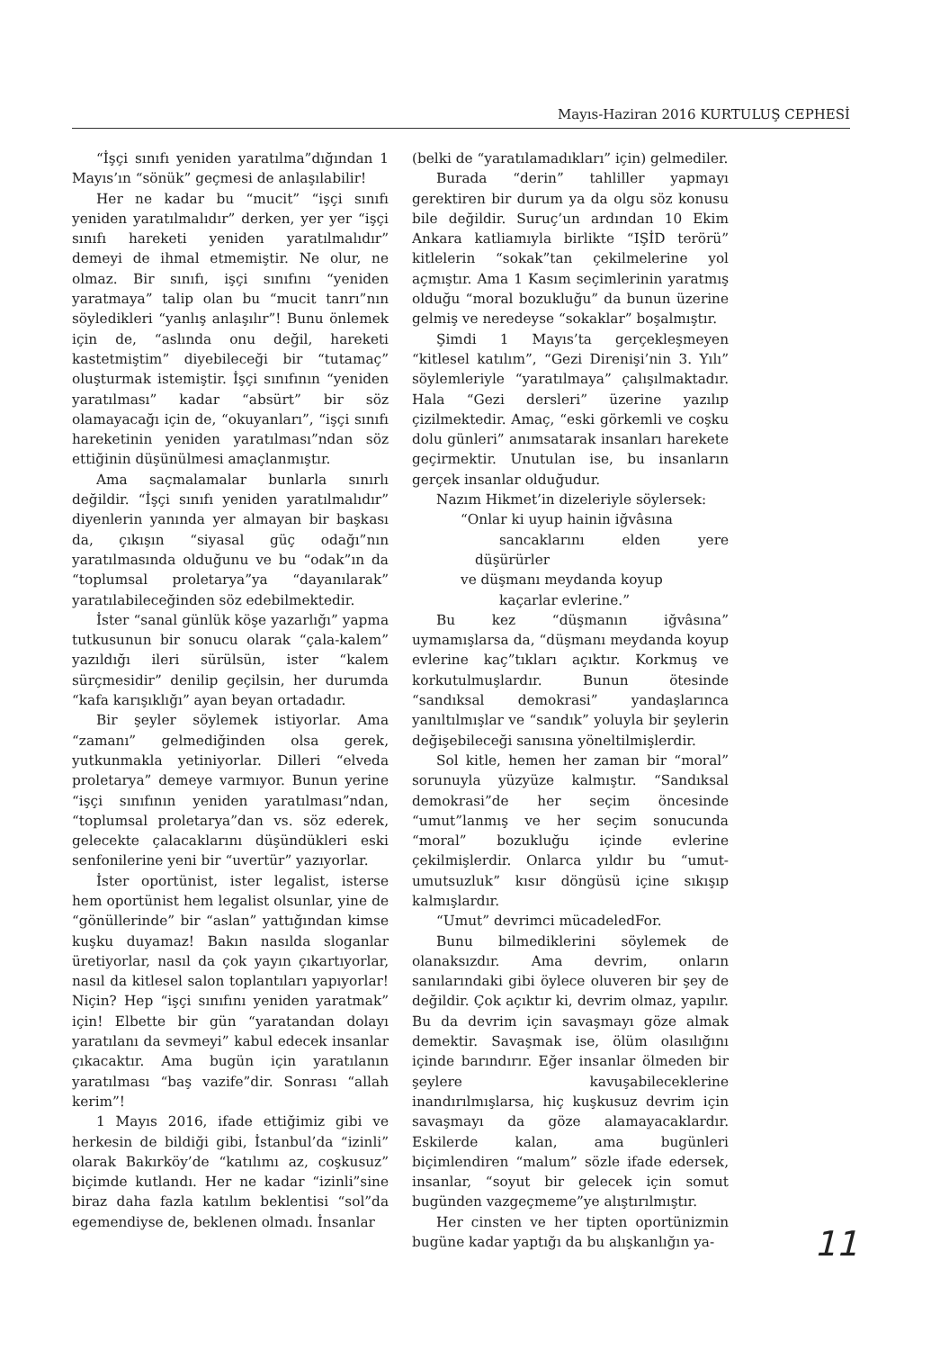Mayıs-Haziran 2016 KURTULUŞ CEPHESİ
“İşçi sınıfı yeniden yaratılma”dığından 1 Mayıs’ın “sönük” geçmesi de anlaşılabilir!
Her ne kadar bu “mucit” “işçi sınıfı yeniden yaratılmalıdır” derken, yer yer “işçi sınıfı hareketi yeniden yaratılmalıdır” demeyi de ihmal etmemiştir. Ne olur, ne olmaz. Bir sınıfı, işçi sınıfını “yeniden yaratmaya” talip olan bu “mucit tanrı”nın söyledikleri “yanlış anlaşılır”! Bunu önlemek için de, “aslında onu değil, hareketi kastetmiştim” diyebileceği bir “tutamaç” oluşturmak istemiştir. İşçi sınıfının “yeniden yaratılması” kadar “absürt” bir söz olamayacağı için de, “okuyanları”, “işçi sınıfı hareketinin yeniden yaratılması”ndan söz ettiğinin düşünülmesi amaçlanmıştır.
Ama saçmalamalar bunlarla sınırlı değildir. “İşçi sınıfı yeniden yaratılmalıdır” diyenlerin yanında yer almayan bir başkası da, çıkışın “siyasal güç odağı”nın yaratılmasında olduğunu ve bu “odak”ın da “toplumsal proletarya”ya “dayanılarak” yaratılabileceğinden söz edebilmektedir.
İster “sanal günlük köşe yazarlığı” yapma tutkusunun bir sonucu olarak “çala-kalem” yazıldığı ileri sürülsün, ister “kalem sürçmesidir” denilip geçilsin, her durumda “kafa karışıklığı” ayan beyan ortadadır.
Bir şeyler söylemek istiyorlar. Ama “zamanı” gelmediğinden olsa gerek, yutkunmakla yetiniyorlar. Dilleri “elveda proletarya” demeye varmıyor. Bunun yerine “işçi sınıfının yeniden yaratılması”ndan, “toplumsal proletarya”dan vs. söz ederek, gelecekte çalacaklarını düşündükleri eski senfonilerine yeni bir “uvertür” yazıyorlar.
İster oportünist, ister legalist, isterse hem oportünist hem legalist olsunlar, yine de “gönüllerinde” bir “aslan” yattığından kimse kuşku duyamaz! Bakın nasılda sloganlar üretiyorlar, nasıl da çok yayın çıkartıyorlar, nasıl da kitlesel salon toplantıları yapıyorlar! Niçin? Hep “işçi sınıfını yeniden yaratmak” için! Elbette bir gün “yaratandan dolayı yaratılanı da sevmeyi” kabul edecek insanlar çıkacaktır. Ama bugün için yaratılanın yaratılması “baş vazife”dir. Sonrası “allah kerim”!
1 Mayıs 2016, ifade ettiğimiz gibi ve herkesin de bildiği gibi, İstanbul’da “izinli” olarak Bakırköy’de “katılımı az, coşkusuz” biçimde kutlandı. Her ne kadar “izinli”sine biraz daha fazla katılım beklentisi “sol”da egemendiyse de, beklenen olmadı. İnsanlar
(belki de “yaratılamadıkları” için) gelmediler.
Burada “derin” tahliller yapmayı gerektiren bir durum ya da olgu söz konusu bile değildir. Suruç’un ardından 10 Ekim Ankara katliamıyla birlikte “IŞİD terörü” kitlelerin “sokak”tan çekilmelerine yol açmıştır. Ama 1 Kasım seçimlerinin yaratmış olduğu “moral bozukluğu” da bunun üzerine gelmiş ve neredeyse “sokaklar” boşalmıştır.
Şimdi 1 Mayıs’ta gerçekleşmeyen “kitlesel katılım”, “Gezi Direnişi’nin 3. Yılı” söylemleriyle “yaratılmaya” çalışılmaktadır. Hala “Gezi dersleri” üzerine yazılıp çizilmektedir. Amaç, “eski görkemli ve coşku dolu günleri” anımsatarak insanları harekete geçirmektir. Unutulan ise, bu insanların gerçek insanlar olduğudur.
Nazım Hikmet’in dizeleriyle söylersek:
“Onlar ki uyup hainin iğvâsına
sancaklarını elden yere düşürürler
ve düşmanı meydanda koyup
kaçarlar evlerine.”
Bu kez “düşmanın iğvâsına” uymamışlarsa da, “düşmanı meydanda koyup evlerine kaç”tıkları açıktır. Korkmuş ve korkutulmuşlardır. Bunun ötesinde “sandıksal demokrasi” yandaşlarınca yanıltılmışlar ve “sandık” yoluyla bir şeylerin değişebileceği sanısına yöneltilmişlerdir.
Sol kitle, hemen her zaman bir “moral” sorunuyla yüzyüze kalmıştır. “Sandıksal demokrasi”de her seçim öncesinde “umut”lanmış ve her seçim sonucunda “moral” bozukluğu içinde evlerine çekilmişlerdir. Onlarca yıldır bu “umut-umutsuzluk” kısır döngüsü içine sıkışıp kalmışlardır.
“Umut” devrimci mücadeledFor.
Bunu bilmediklerini söylemek de olanaksızdır. Ama devrim, onların sanılarındaki gibi öylece oluveren bir şey de değildir. Çok açıktır ki, devrim olmaz, yapılır. Bu da devrim için savaşmayı göze almak demektir. Savaşmak ise, ölüm olasılığını içinde barındırır. Eğer insanlar ölmeden bir şeylere kavuşabileceklerine inandırılmışlarsa, hiç kuşkusuz devrim için savaşmayı da göze alamayacaklardır. Eskilerde kalan, ama bugünleri biçimlendiren “malum” sözle ifade edersek, insanlar, “soyut bir gelecek için somut bugünden vazgeçmeme”ye alıştırılmıştır.
Her cinsten ve her tipten oportünizmin bugüne kadar yaptığı da bu alışkanlığın ya-
11